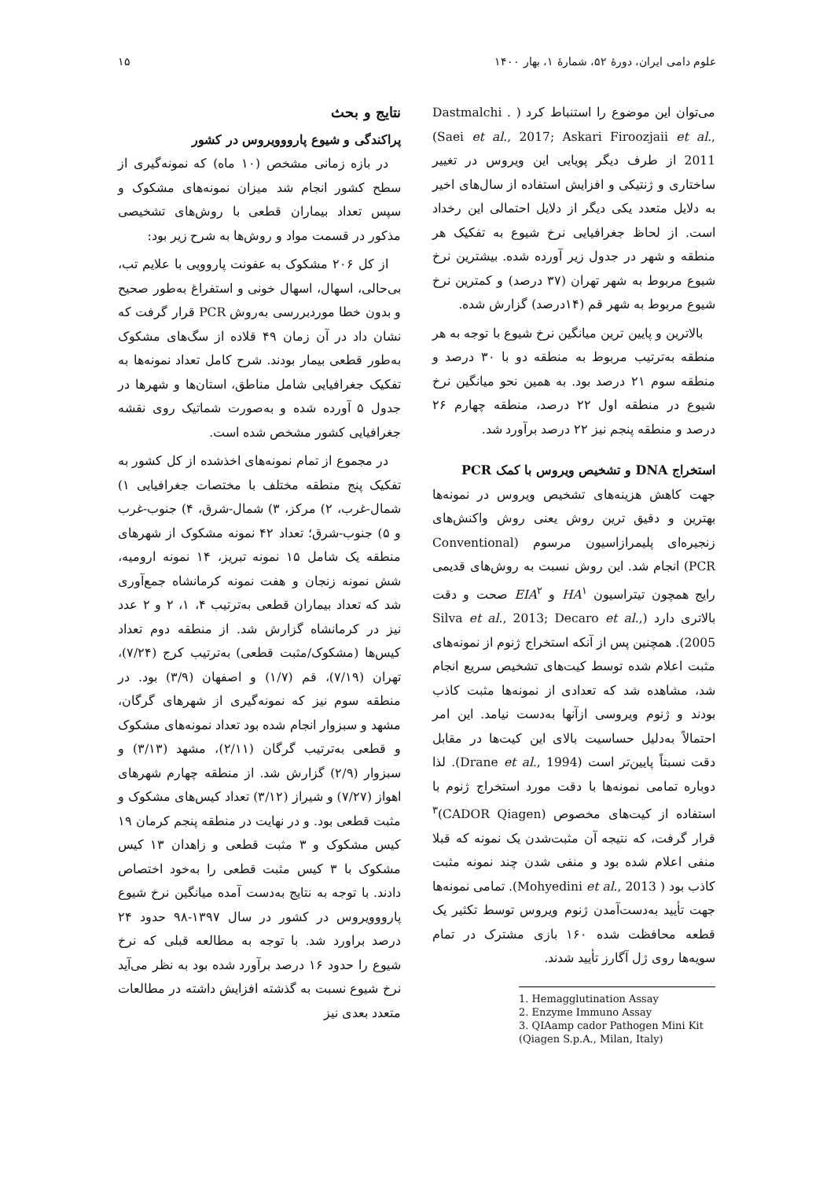علوم دامی ایران، دورهٔ ۵۲، شمارهٔ ۱، بهار ۱۴۰۰ ۱۵
نتایج و بحث
پراکندگی و شیوع پارووویروس در کشور
در بازه زمانی مشخص (۱۰ ماه) که نمونه‌گیری از سطح کشور انجام شد میزان نمونه‌های مشکوک و سپس تعداد بیماران قطعی با روش‌های تشخیصی مذکور در قسمت مواد و روش‌ها به شرح زیر بود:
از کل ۲۰۶ مشکوک به عفونت پاروویی با علایم تب، بی‌حالی، اسهال، اسهال خونی و استفراغ به‌طور صحیح و بدون خطا موردبررسی به‌روش PCR قرار گرفت که نشان داد در آن زمان ۴۹ قلاده از سگ‌های مشکوک به‌طور قطعی بیمار بودند. شرح کامل تعداد نمونه‌ها به تفکیک جغرافیایی شامل مناطق، استان‌ها و شهرها در جدول ۵ آورده شده و به‌صورت شماتیک روی نقشه جغرافیایی کشور مشخص شده است.
در مجموع از تمام نمونه‌های اخذشده از کل کشور به تفکیک پنج منطقه مختلف با مختصات جغرافیایی ۱) شمال-غرب، ۲) مرکز، ۳) شمال-شرق، ۴) جنوب-غرب و ۵) جنوب-شرق؛ تعداد ۴۲ نمونه مشکوک از شهرهای منطقه یک شامل ۱۵ نمونه تبریز، ۱۴ نمونه ارومیه، شش نمونه زنجان و هفت نمونه کرمانشاه جمع‌آوری شد که تعداد بیماران قطعی به‌ترتیب ۴، ۱، ۲ و ۲ عدد نیز در کرمانشاه گزارش شد. از منطقه دوم تعداد کیس‌ها (مشکوک/مثبت قطعی) به‌ترتیب کرج (۷/۲۴)، تهران (۷/۱۹)، قم (۱/۷) و اصفهان (۳/۹) بود. در منطقه سوم نیز که نمونه‌گیری از شهرهای گرگان، مشهد و سبزوار انجام شده بود تعداد نمونه‌های مشکوک و قطعی به‌ترتیب گرگان (۲/۱۱)، مشهد (۳/۱۳) و سبزوار (۲/۹) گزارش شد. از منطقه چهارم شهرهای اهواز (۷/۲۷) و شیراز (۳/۱۲) تعداد کیس‌های مشکوک و مثبت قطعی بود. و در نهایت در منطقه پنجم کرمان ۱۹ کیس مشکوک و ۳ مثبت قطعی و زاهدان ۱۳ کیس مشکوک با ۳ کیس مثبت قطعی را به‌خود اختصاص دادند. با توجه به نتایج به‌دست آمده میانگین نرخ شیوع پارووویروس در کشور در سال ۱۳۹۷-۹۸ حدود ۲۴ درصد براورد شد. با توجه به مطالعه قبلی که نرخ شیوع را حدود ۱۶ درصد برآورد شده بود به نظر می‌آید نرخ شیوع نسبت به گذشته افزایش داشته در مطالعات متعدد بعدی نیز
می‌توان این موضوع را استنباط کرد ( Dastmalchi .(Saei et al., 2017; Askari Firoozjaii et al., 2011 از طرف دیگر پویایی این ویروس در تغییر ساختاری و ژنتیکی و افزایش استفاده از سال‌های اخیر به دلایل متعدد یکی دیگر از دلایل احتمالی این رخداد است. از لحاظ جغرافیایی نرخ شیوع به تفکیک هر منطقه و شهر در جدول زیر آورده شده. بیشترین نرخ شیوع مربوط به شهر تهران (۳۷ درصد) و کمترین نرخ شیوع مربوط به شهر قم (۱۴درصد) گزارش شده.
بالاترین و پایین ترین میانگین نرخ شیوع با توجه به هر منطقه به‌ترتیب مربوط به منطقه دو با ۳۰ درصد و منطقه سوم ۲۱ درصد بود. به همین نحو میانگین نرخ شیوع در منطقه اول ۲۲ درصد، منطقه چهارم ۲۶ درصد و منطقه پنجم نیز ۲۲ درصد برآورد شد.
استخراج DNA و تشخیص ویروس با کمک PCR
جهت کاهش هزینه‌های تشخیص ویروس در نمونه‌ها بهترین و دقیق ترین روش یعنی روش واکنش‌های زنجیره‌ای پلیمرازاسیون مرسوم (Conventional PCR) انجام شد. این روش نسبت به روش‌های قدیمی رایج همچون تیتراسیون HA<sup>۱</sup> و EIA<sup>۲</sup> صحت و دقت بالاتری دارد (Silva et al., 2013; Decaro et al., 2005). همچنین پس از آنکه استخراج ژنوم از نمونه‌های مثبت اعلام شده توسط کیت‌های تشخیص سریع انجام شد، مشاهده شد که تعدادی از نمونه‌ها مثبت کاذب بودند و ژنوم ویروسی ازآنها به‌دست نیامد. این امر احتمالاً به‌دلیل حساسیت بالای این کیت‌ها در مقابل دقت نسبتاً پایین‌تر است (Drane et al., 1994). لذا دوباره تمامی نمونه‌ها با دقت مورد استخراج ژنوم با استفاده از کیت‌های مخصوص (CADOR Qiagen)<sup>۳</sup> قرار گرفت، که نتیجه آن مثبت‌شدن یک نمونه که قبلا منفی اعلام شده بود و منفی شدن چند نمونه مثبت کاذب بود ( Mohyedini et al., 2013). تمامی نمونه‌ها جهت تأیید به‌دست‌آمدن ژنوم ویروس توسط تکثیر یک قطعه محافظت شده ۱۶۰ بازی مشترک در تمام سویه‌ها روی ژل آگارز تأیید شدند.
1. Hemagglutination Assay
2. Enzyme Immuno Assay
3. QIAamp cador Pathogen Mini Kit (Qiagen S.p.A., Milan, Italy)